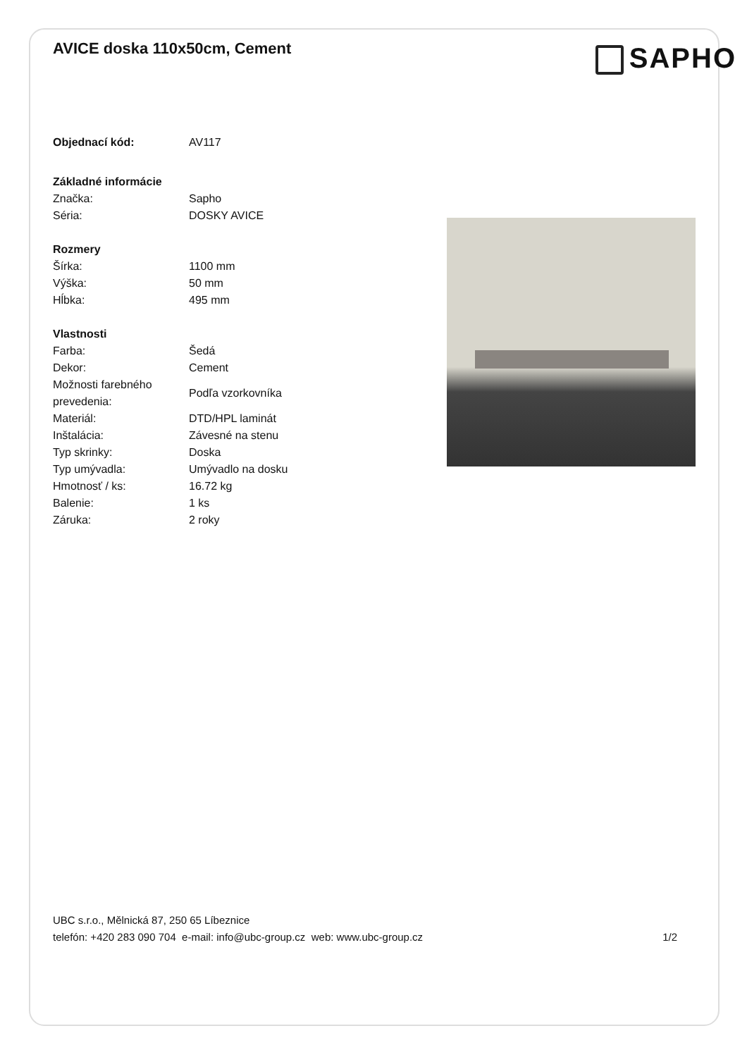AVICE doska 110x50cm, Cement
SAPHO
| Objednací kód: | AV117 |
| Základné informácie | |
| Značka: | Sapho |
| Séria: | DOSKY AVICE |
| Rozmery | |
| Šírka: | 1100 mm |
| Výška: | 50 mm |
| Hĺbka: | 495 mm |
| Vlastnosti | |
| Farba: | Šedá |
| Dekor: | Cement |
| Možnosti farebného prevedenia: | Podľa vzorkovníka |
| Materiál: | DTD/HPL laminát |
| Inštalácia: | Závesné na stenu |
| Typ skrinky: | Doska |
| Typ umývadla: | Umývadlo na dosku |
| Hmotnosť / ks: | 16.72 kg |
| Balenie: | 1 ks |
| Záruka: | 2 roky |
UBC s.r.o., Mělnická 87, 250 65 Líbeznice
telefón: +420 283 090 704 e-mail: info@ubc-group.cz web: www.ubc-group.cz
1/2